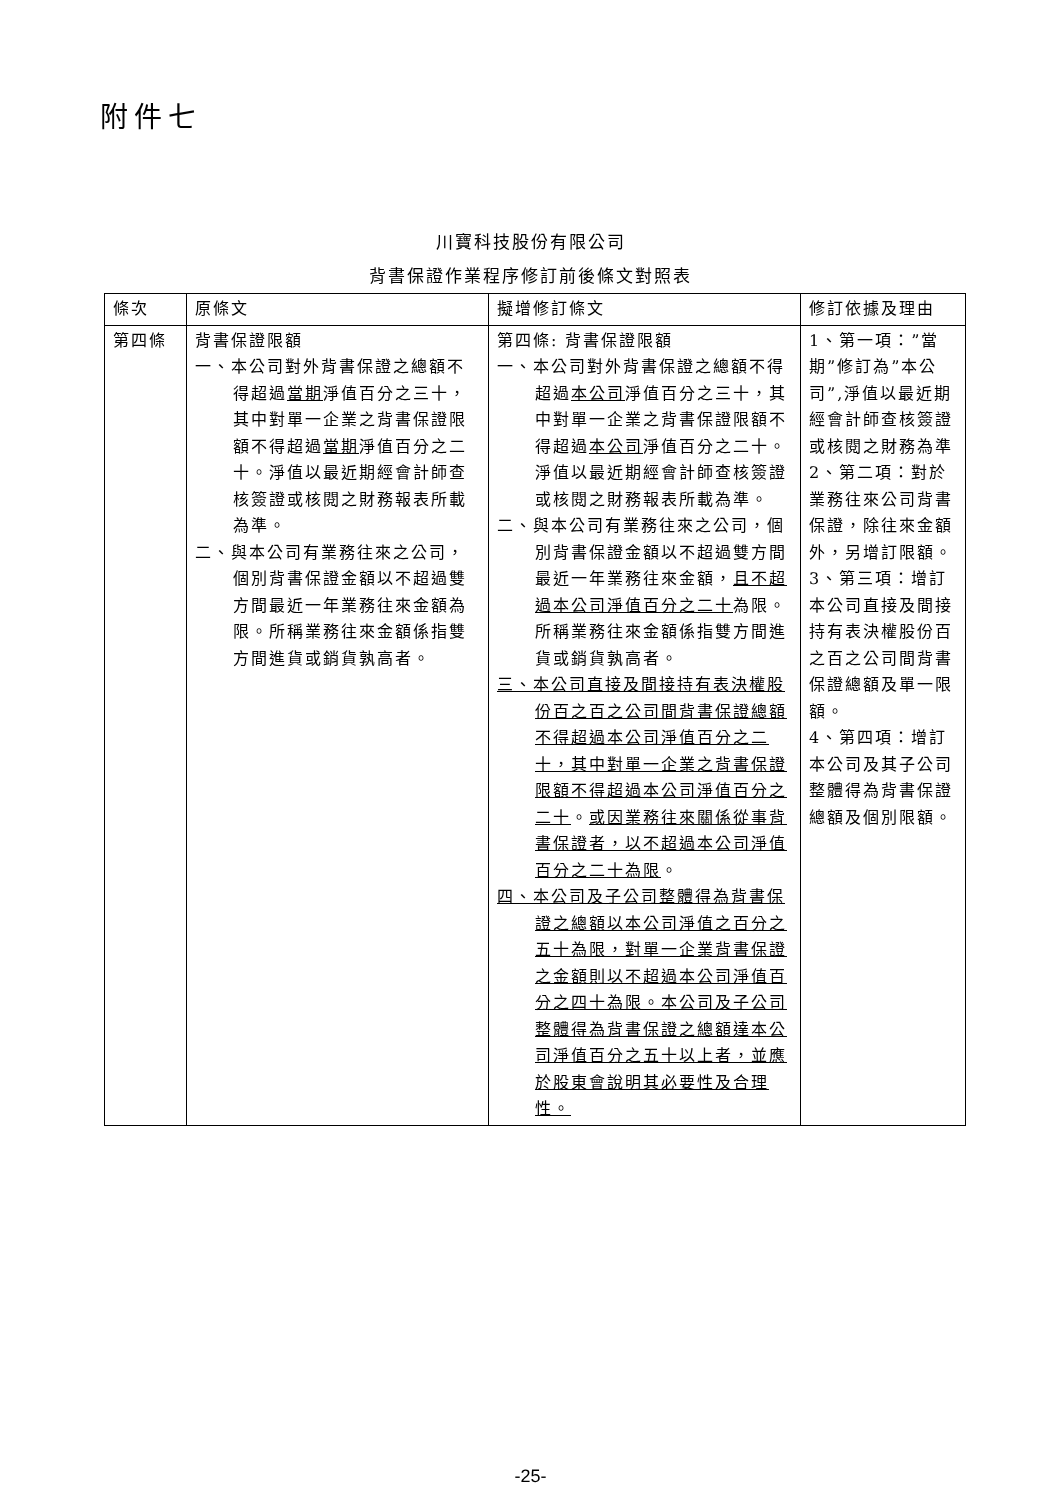附件七
川寶科技股份有限公司
背書保證作業程序修訂前後條文對照表
| 條次 | 原條文 | 擬增修訂條文 | 修訂依據及理由 |
| --- | --- | --- | --- |
| 第四條 | 背書保證限額 一、本公司對外背書保證之總額不得超過 當期 淨值百分之三十，其中對單一企業之背書保證限額不得超過 當期 淨值百分之二十。淨值以最近期經會計師查核簽證或核閱之財務報表所載為準。 二、與本公司有業務往來之公司，個別背書保證金額以不超過雙方間最近一年業務往來金額為限。所稱業務往來金額係指雙方間進貨或銷貨孰高者。 | 第四條: 背書保證限額 一、本公司對外背書保證之總額不得超過 本公司 淨值百分之三十，其中對單一企業之背書保證限額不得超過 本公司 淨值百分之二十。淨值以最近期經會計師查核簽證或核閱之財務報表所載為準。 二、與本公司有業務往來之公司，個別背書保證金額以不超過雙方間最近一年業務往來金額， 且不超過本公司淨值百分之二十 為限。所稱業務往來金額係指雙方間進貨或銷貨孰高者。 三、本公司直接及間接持有表決權股份百之百之公司間背書保證總額不得超過本公司淨值百分之二十，其中對單一企業之背書保證限額不得超過本公司淨值百分之二十 。 或因業務往來關係從事背書保證者，以不超過本公司淨值百分之二十為限 。 四、本公司及子公司整體得為背書保證之總額以本公司淨值之百分之五十為限，對單一企業背書保證之金額則以不超過本公司淨值百分之四十為限。本公司及子公司整體得為背書保證之總額達本公司淨值百分之五十以上者，並應於股東會說明其必要性及合理性。 | 1、第一項：”當期”修訂為”本公司”,淨值以最近期經會計師查核簽證或核閱之財務為準 2、第二項：對於業務往來公司背書保證，除往來金額外，另增訂限額。 3、第三項：增訂本公司直接及間接持有表決權股份百之百之公司間背書保證總額及單一限額。 4、第四項：增訂本公司及其子公司整體得為背書保證總額及個別限額。 |
-25-